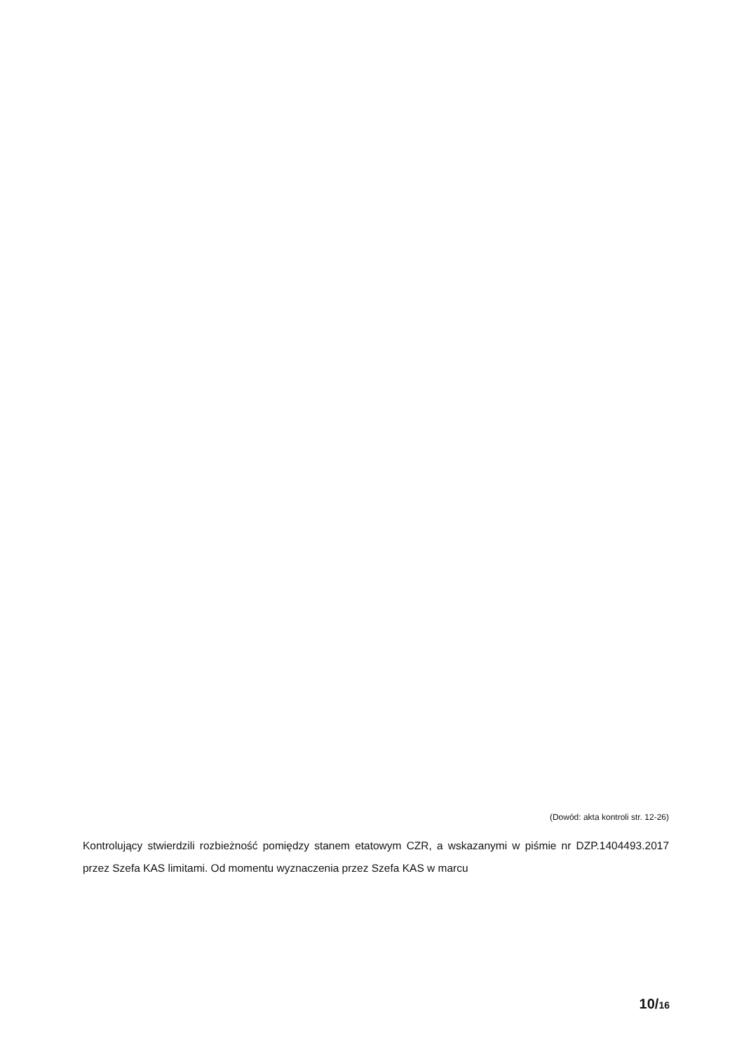(Dowód: akta kontroli str. 12-26)
Kontrolujący stwierdzili rozbieżność pomiędzy stanem etatowym CZR, a wskazanymi w piśmie nr DZP.1404493.2017 przez Szefa KAS limitami. Od momentu wyznaczenia przez Szefa KAS w marcu
10/16